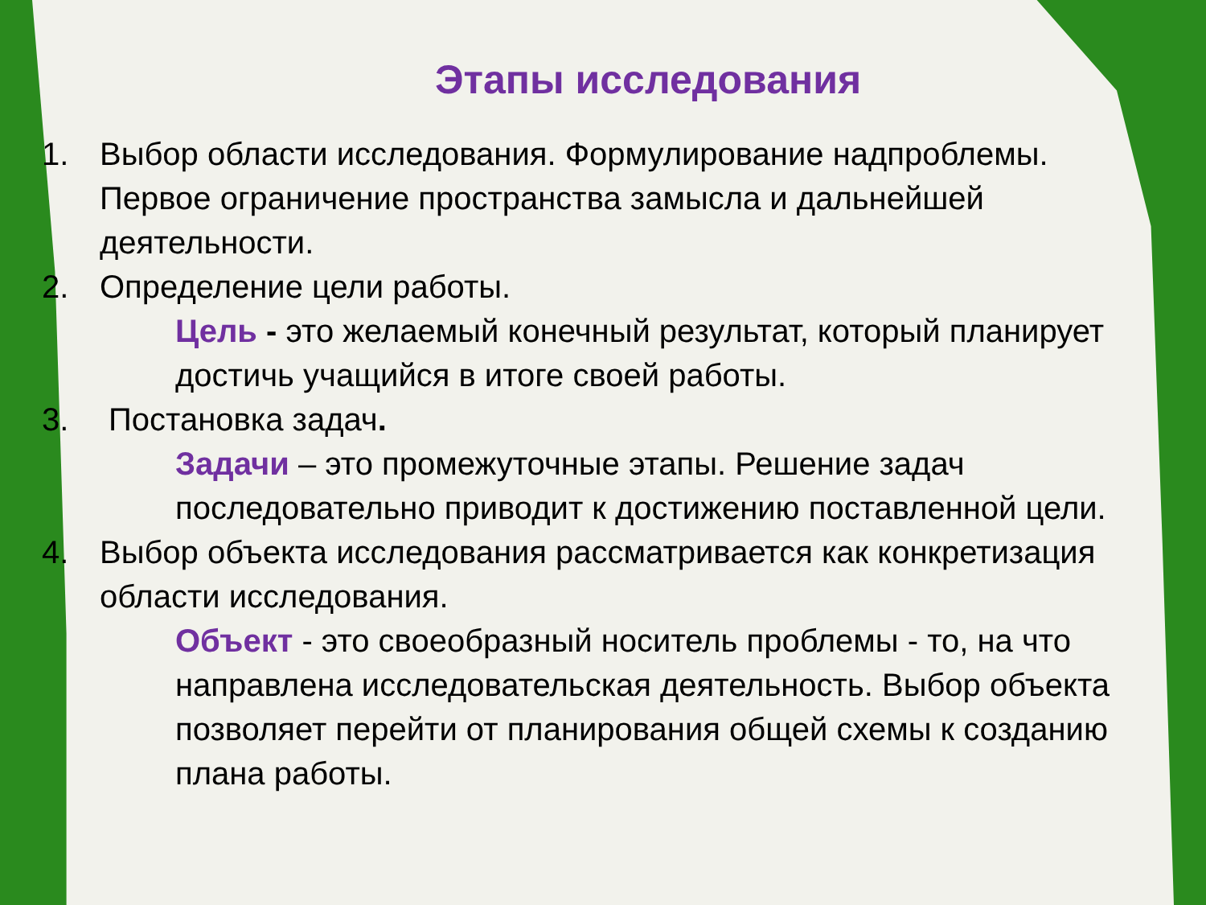Этапы исследования
1. Выбор области исследования. Формулирование надпроблемы. Первое ограничение пространства замысла и дальнейшей деятельности.
2. Определение цели работы.
Цель - это желаемый конечный результат, который планирует достичь учащийся в итоге своей работы.
3. Постановка задач.
Задачи – это промежуточные этапы. Решение задач последовательно приводит к достижению поставленной цели.
4. Выбор объекта исследования рассматривается как конкретизация области исследования.
Объект - это своеобразный носитель проблемы - то, на что направлена исследовательская деятельность. Выбор объекта позволяет перейти от планирования общей схемы к созданию плана работы.